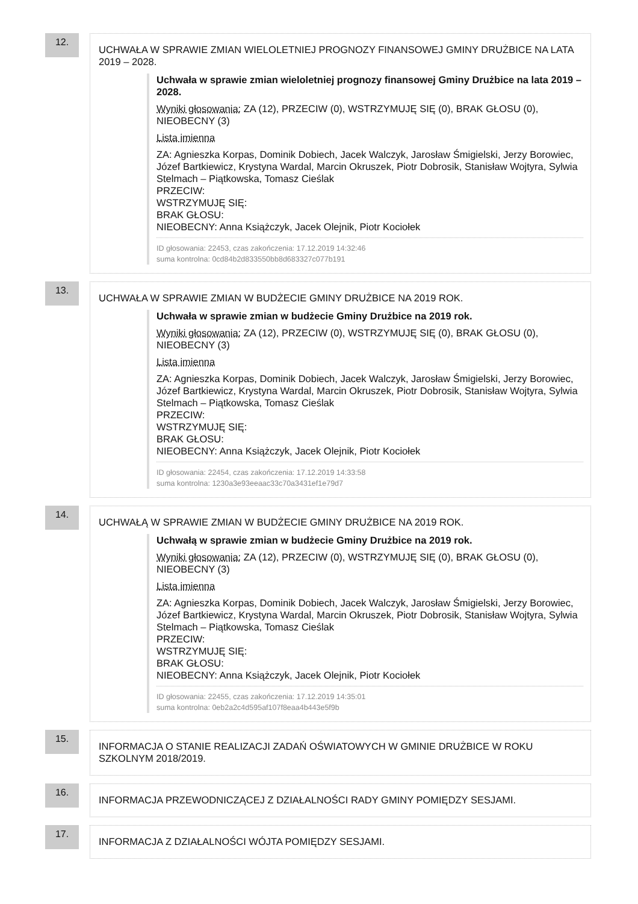12.
UCHWAŁA W SPRAWIE ZMIAN WIELOLETNIEJ PROGNOZY FINANSOWEJ GMINY DRUŻBICE NA LATA 2019 – 2028.
Uchwała w sprawie zmian wieloletniej prognozy finansowej Gminy Drużbice na lata 2019 – 2028.
Wyniki głosowania: ZA (12), PRZECIW (0), WSTRZYMUJĘ SIĘ (0), BRAK GŁOSU (0), NIEOBECNY (3)
Lista imienna
ZA: Agnieszka Korpas, Dominik Dobiech, Jacek Walczyk, Jarosław Śmigielski, Jerzy Borowiec, Józef Bartkiewicz, Krystyna Wardal, Marcin Okruszek, Piotr Dobrosik, Stanisław Wojtyra, Sylwia Stelmach – Piątkowska, Tomasz Cieślak
PRZECIW:
WSTRZYMUJĘ SIĘ:
BRAK GŁOSU:
NIEOBECNY: Anna Książczyk, Jacek Olejnik, Piotr Kociołek
ID głosowania: 22453, czas zakończenia: 17.12.2019 14:32:46
suma kontrolna: 0cd84b2d833550bb8d683327c077b191
13.
UCHWAŁA W SPRAWIE ZMIAN W BUDŻECIE GMINY DRUŻBICE NA 2019 ROK.
Uchwała w sprawie zmian w budżecie Gminy Drużbice na 2019 rok.
Wyniki głosowania: ZA (12), PRZECIW (0), WSTRZYMUJĘ SIĘ (0), BRAK GŁOSU (0), NIEOBECNY (3)
Lista imienna
ZA: Agnieszka Korpas, Dominik Dobiech, Jacek Walczyk, Jarosław Śmigielski, Jerzy Borowiec, Józef Bartkiewicz, Krystyna Wardal, Marcin Okruszek, Piotr Dobrosik, Stanisław Wojtyra, Sylwia Stelmach – Piątkowska, Tomasz Cieślak
PRZECIW:
WSTRZYMUJĘ SIĘ:
BRAK GŁOSU:
NIEOBECNY: Anna Książczyk, Jacek Olejnik, Piotr Kociołek
ID głosowania: 22454, czas zakończenia: 17.12.2019 14:33:58
suma kontrolna: 1230a3e93eeaac33c70a3431ef1e79d7
14.
UCHWAŁĄ W SPRAWIE ZMIAN W BUDŻECIE GMINY DRUŻBICE NA 2019 ROK.
Uchwałą w sprawie zmian w budżecie Gminy Drużbice na 2019 rok.
Wyniki głosowania: ZA (12), PRZECIW (0), WSTRZYMUJĘ SIĘ (0), BRAK GŁOSU (0), NIEOBECNY (3)
Lista imienna
ZA: Agnieszka Korpas, Dominik Dobiech, Jacek Walczyk, Jarosław Śmigielski, Jerzy Borowiec, Józef Bartkiewicz, Krystyna Wardal, Marcin Okruszek, Piotr Dobrosik, Stanisław Wojtyra, Sylwia Stelmach – Piątkowska, Tomasz Cieślak
PRZECIW:
WSTRZYMUJĘ SIĘ:
BRAK GŁOSU:
NIEOBECNY: Anna Książczyk, Jacek Olejnik, Piotr Kociołek
ID głosowania: 22455, czas zakończenia: 17.12.2019 14:35:01
suma kontrolna: 0eb2a2c4d595af107f8eaa4b443e5f9b
15.
INFORMACJA O STANIE REALIZACJI ZADAŃ OŚWIATOWYCH W GMINIE DRUŻBICE W ROKU SZKOLNYM 2018/2019.
16.
INFORMACJA PRZEWODNICZĄCEJ Z DZIAŁALNOŚCI RADY GMINY POMIĘDZY SESJAMI.
17.
INFORMACJA Z DZIAŁALNOŚCI WÓJTA POMIĘDZY SESJAMI.